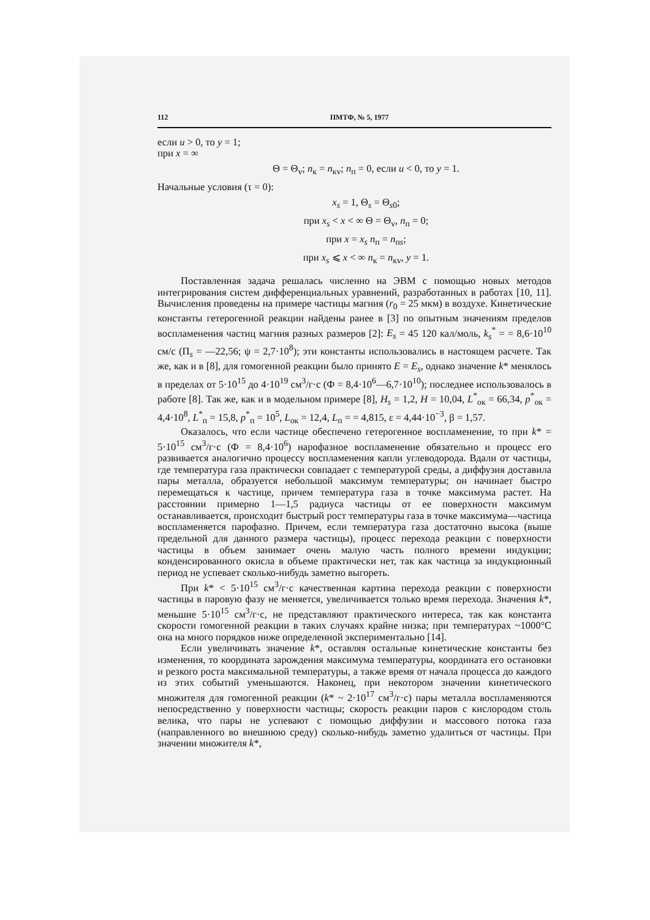112 ПМТФ, № 5, 1977
если u > 0, то y = 1;
при x = ∞
Θ = Θ<sub>v</sub>; n<sub>к</sub> = n<sub>кv</sub>; n<sub>п</sub> = 0, если u < 0, то y = 1.
Начальные условия (τ = 0):
x<sub>s</sub> = 1, Θ<sub>s</sub> = Θ<sub>s0</sub>;
при x<sub>s</sub> < x < ∞ Θ = Θ<sub>v</sub>, n<sub>п</sub> = 0;
при x = x<sub>s</sub> n<sub>п</sub> = n<sub>пs</sub>;
при x<sub>s</sub> ⩽ x < ∞ n<sub>к</sub> = n<sub>кv</sub>, y = 1.
Поставленная задача решалась численно на ЭВМ с помощью новых методов интегрирования систем дифференциальных уравнений, разработанных в работах [10, 11]. Вычисления проведены на примере частицы магния (r<sub>0</sub> = 25 мкм) в воздухе. Кинетические константы гетерогенной реакции найдены ранее в [3] по опытным значениям пределов воспламенения частиц магния разных размеров [2]: E<sub>s</sub> = 45 120 кал/моль, k<sub>s</sub><sup>*</sup> = = 8,6·10<sup>10</sup> см/с (П<sub>s</sub> = —22,56; ψ = 2,7·10<sup>8</sup>); эти константы использовались в настоящем расчете. Так же, как и в [8], для гомогенной реакции было принято E = E<sub>s</sub>, однако значение k* менялось в пределах от 5·10<sup>15</sup> до 4·10<sup>19</sup> см<sup>3</sup>/г·с (Ф = 8,4·10<sup>6</sup>—6,7·10<sup>10</sup>); последнее использовалось в работе [8]. Так же, как и в модельном примере [8], H<sub>s</sub> = 1,2, H = 10,04, L<sup>*</sup><sub>ок</sub> = 66,34, p<sup>*</sup><sub>ок</sub> = 4,4·10<sup>8</sup>, L<sup>*</sup><sub>п</sub> = 15,8, p<sup>*</sup><sub>п</sub> = 10<sup>5</sup>, L<sub>ок</sub> = 12,4, L<sub>п</sub> = = 4,815, ε = 4,44·10<sup>−3</sup>, β = 1,57.
Оказалось, что если частице обеспечено гетерогенное воспламенение, то при k* = 5·10<sup>15</sup> см<sup>3</sup>/г·с (Ф = 8,4·10<sup>6</sup>) нарофазное воспламенение обязательно и процесс его развивается аналогично процессу воспламенения капли углеводорода. Вдали от частицы, где температура газа практически совпадает с температурой среды, а диффузия доставила пары металла, образуется небольшой максимум температуры; он начинает быстро перемещаться к частице, причем температура газа в точке максимума растет. На расстоянии примерно 1—1,5 радиуса частицы от ее поверхности максимум останавливается, происходит быстрый рост температуры газа в точке максимума—частица воспламеняется парофазно. Причем, если температура газа достаточно высока (выше предельной для данного размера частицы), процесс перехода реакции с поверхности частицы в объем занимает очень малую часть полного времени индукции; конденсированного окисла в объеме практически нет, так как частица за индукционный период не успевает сколько-нибудь заметно выгореть.
При k* < 5·10<sup>15</sup> см<sup>3</sup>/г·с качественная картина перехода реакции с поверхности частицы в паровую фазу не меняется, увеличивается только время перехода. Значения k*, меньшие 5·10<sup>15</sup> см<sup>3</sup>/г·с, не представляют практического интереса, так как константа скорости гомогенной реакции в таких случаях крайне низка; при температурах ~1000°C она на много порядков ниже определенной экспериментально [14].
Если увеличивать значение k*, оставляя остальные кинетические константы без изменения, то координата зарождения максимума температуры, координата его остановки и резкого роста максимальной температуры, а также время от начала процесса до каждого из этих событий уменьшаются. Наконец, при некотором значении кинетического множителя для гомогенной реакции (k* ~ 2·10<sup>17</sup> см<sup>3</sup>/г·с) пары металла воспламеняются непосредственно у поверхности частицы; скорость реакции паров с кислородом столь велика, что пары не успевают с помощью диффузии и массового потока газа (направленного во внешнюю среду) сколько-нибудь заметно удалиться от частицы. При значении множителя k*,